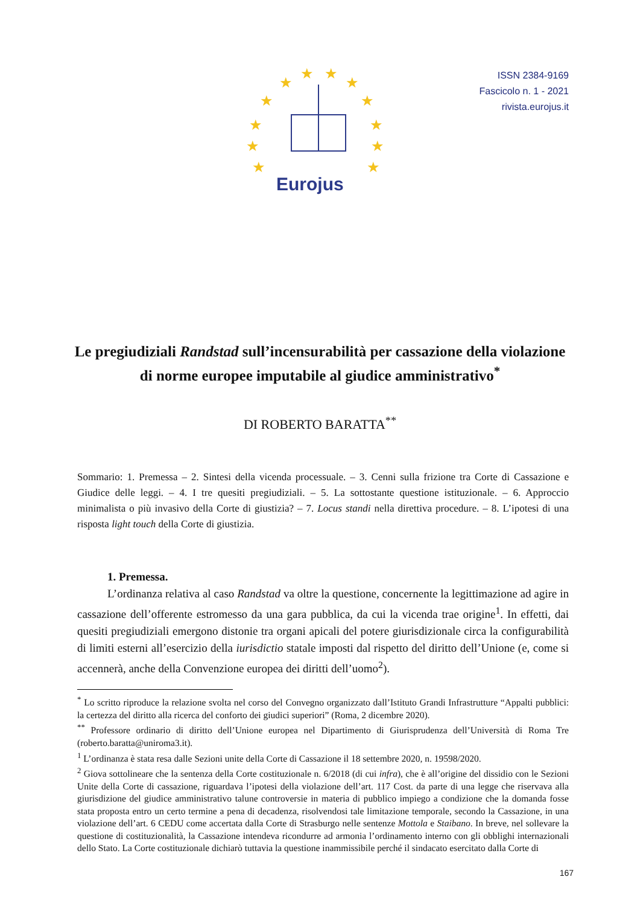★
★
★
★
★
★
★
★
★
★
★
★
Eurojus
ISSN 2384-9169
Fascicolo n. 1 - 2021
rivista.eurojus.it
Le pregiudiziali Randstad sull’incensurabilità per cassazione della violazione di norme europee imputabile al giudice amministrativo<sup>*</sup>
DI ROBERTO BARATTA<sup>**</sup>
Sommario: 1. Premessa – 2. Sintesi della vicenda processuale. – 3. Cenni sulla frizione tra Corte di Cassazione e Giudice delle leggi. – 4. I tre quesiti pregiudiziali. – 5. La sottostante questione istituzionale. – 6. Approccio minimalista o più invasivo della Corte di giustizia? – 7. Locus standi nella direttiva procedure. – 8. L’ipotesi di una risposta light touch della Corte di giustizia.
1. Premessa.
L’ordinanza relativa al caso Randstad va oltre la questione, concernente la legittimazione ad agire in cassazione dell’offerente estromesso da una gara pubblica, da cui la vicenda trae origine<sup>1</sup>. In effetti, dai quesiti pregiudiziali emergono distonie tra organi apicali del potere giurisdizionale circa la configurabilità di limiti esterni all’esercizio della iurisdictio statale imposti dal rispetto del diritto dell’Unione (e, come si accennerà, anche della Convenzione europea dei diritti dell’uomo<sup>2</sup>).
<sup>*</sup> Lo scritto riproduce la relazione svolta nel corso del Convegno organizzato dall’Istituto Grandi Infrastrutture “Appalti pubblici: la certezza del diritto alla ricerca del conforto dei giudici superiori” (Roma, 2 dicembre 2020).
<sup>**</sup> Professore ordinario di diritto dell’Unione europea nel Dipartimento di Giurisprudenza dell’Università di Roma Tre (roberto.baratta@uniroma3.it).
<sup>1</sup> L’ordinanza è stata resa dalle Sezioni unite della Corte di Cassazione il 18 settembre 2020, n. 19598/2020.
<sup>2</sup> Giova sottolineare che la sentenza della Corte costituzionale n. 6/2018 (di cui infra), che è all’origine del dissidio con le Sezioni Unite della Corte di cassazione, riguardava l’ipotesi della violazione dell’art. 117 Cost. da parte di una legge che riservava alla giurisdizione del giudice amministrativo talune controversie in materia di pubblico impiego a condizione che la domanda fosse stata proposta entro un certo termine a pena di decadenza, risolvendosi tale limitazione temporale, secondo la Cassazione, in una violazione dell’art. 6 CEDU come accertata dalla Corte di Strasburgo nelle sentenze Mottola e Staibano. In breve, nel sollevare la questione di costituzionalità, la Cassazione intendeva ricondurre ad armonia l’ordinamento interno con gli obblighi internazionali dello Stato. La Corte costituzionale dichiarò tuttavia la questione inammissibile perché il sindacato esercitato dalla Corte di
167